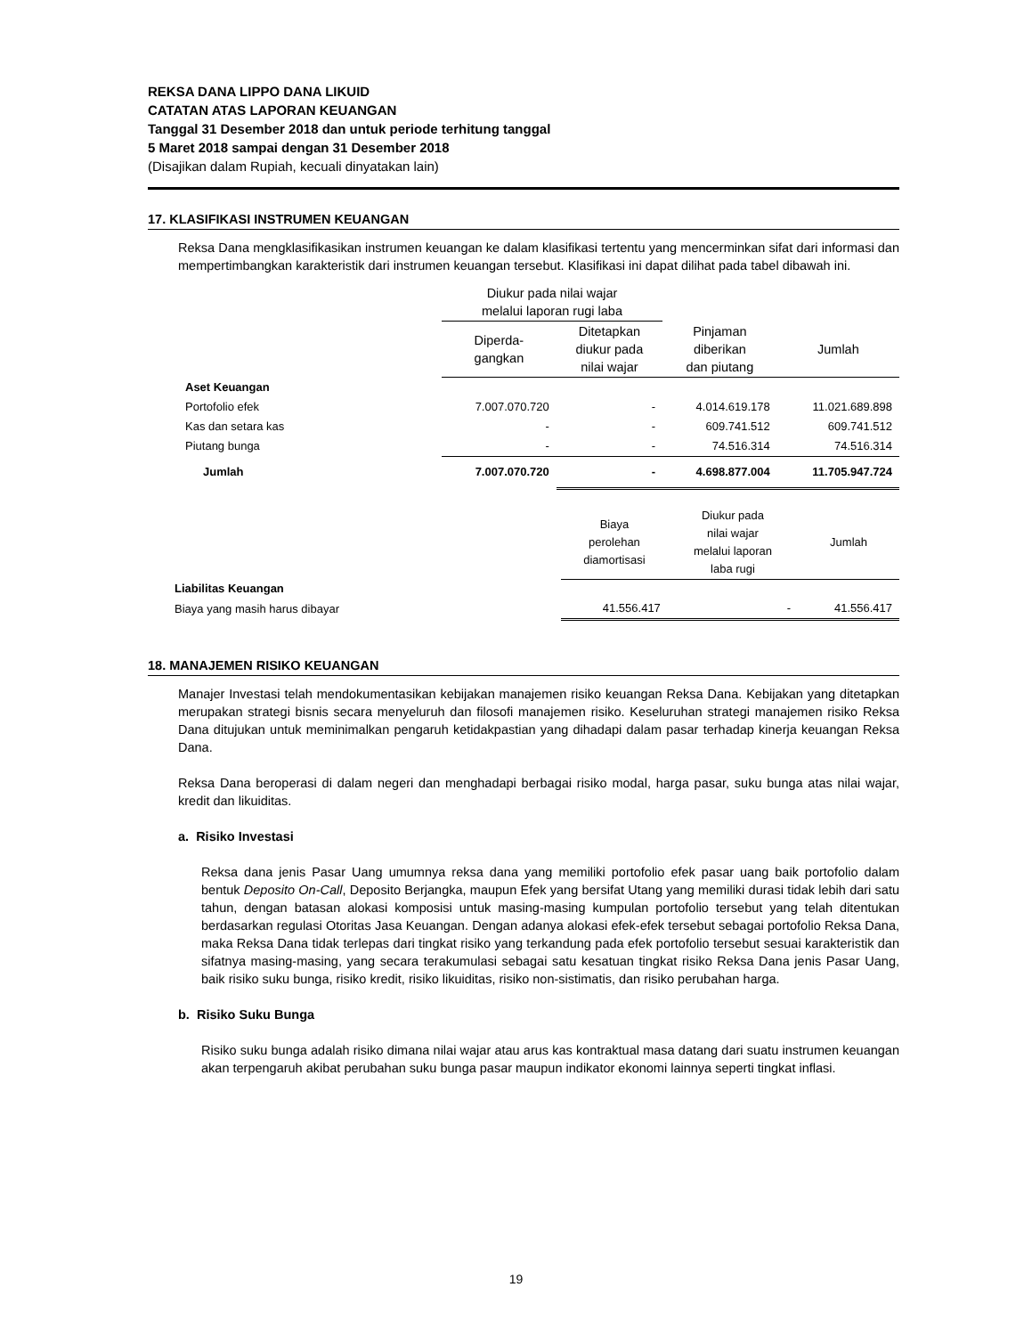REKSA DANA LIPPO DANA LIKUID
CATATAN ATAS LAPORAN KEUANGAN
Tanggal 31 Desember 2018 dan untuk periode terhitung tanggal
5 Maret 2018 sampai dengan 31 Desember 2018
(Disajikan dalam Rupiah, kecuali dinyatakan lain)
17. KLASIFIKASI INSTRUMEN KEUANGAN
Reksa Dana mengklasifikasikan instrumen keuangan ke dalam klasifikasi tertentu yang mencerminkan sifat dari informasi dan mempertimbangkan karakteristik dari instrumen keuangan tersebut. Klasifikasi ini dapat dilihat pada tabel dibawah ini.
| | Diukur pada nilai wajar melalui laporan rugi laba | | | |
| | Diperda- gangkan | Ditetapkan diukur pada nilai wajar | Pinjaman diberikan dan piutang | Jumlah |
| Aset Keuangan | | | | |
| Portofolio efek | 7.007.070.720 | - | 4.014.619.178 | 11.021.689.898 |
| Kas dan setara kas | - | - | 609.741.512 | 609.741.512 |
| Piutang bunga | - | - | 74.516.314 | 74.516.314 |
| Jumlah | 7.007.070.720 | - | 4.698.877.004 | 11.705.947.724 |
| | | Biaya perolehan diamortisasi | Diukur pada nilai wajar melalui laporan laba rugi | Jumlah |
| Liabilitas Keuangan | | | | |
| Biaya yang masih harus dibayar | | 41.556.417 | - | 41.556.417 |
18. MANAJEMEN RISIKO KEUANGAN
Manajer Investasi telah mendokumentasikan kebijakan manajemen risiko keuangan Reksa Dana. Kebijakan yang ditetapkan merupakan strategi bisnis secara menyeluruh dan filosofi manajemen risiko. Keseluruhan strategi manajemen risiko Reksa Dana ditujukan untuk meminimalkan pengaruh ketidakpastian yang dihadapi dalam pasar terhadap kinerja keuangan Reksa Dana.
Reksa Dana beroperasi di dalam negeri dan menghadapi berbagai risiko modal, harga pasar, suku bunga atas nilai wajar, kredit dan likuiditas.
a. Risiko Investasi
Reksa dana jenis Pasar Uang umumnya reksa dana yang memiliki portofolio efek pasar uang baik portofolio dalam bentuk Deposito On-Call, Deposito Berjangka, maupun Efek yang bersifat Utang yang memiliki durasi tidak lebih dari satu tahun, dengan batasan alokasi komposisi untuk masing-masing kumpulan portofolio tersebut yang telah ditentukan berdasarkan regulasi Otoritas Jasa Keuangan. Dengan adanya alokasi efek-efek tersebut sebagai portofolio Reksa Dana, maka Reksa Dana tidak terlepas dari tingkat risiko yang terkandung pada efek portofolio tersebut sesuai karakteristik dan sifatnya masing-masing, yang secara terakumulasi sebagai satu kesatuan tingkat risiko Reksa Dana jenis Pasar Uang, baik risiko suku bunga, risiko kredit, risiko likuiditas, risiko non-sistimatis, dan risiko perubahan harga.
b. Risiko Suku Bunga
Risiko suku bunga adalah risiko dimana nilai wajar atau arus kas kontraktual masa datang dari suatu instrumen keuangan akan terpengaruh akibat perubahan suku bunga pasar maupun indikator ekonomi lainnya seperti tingkat inflasi.
19